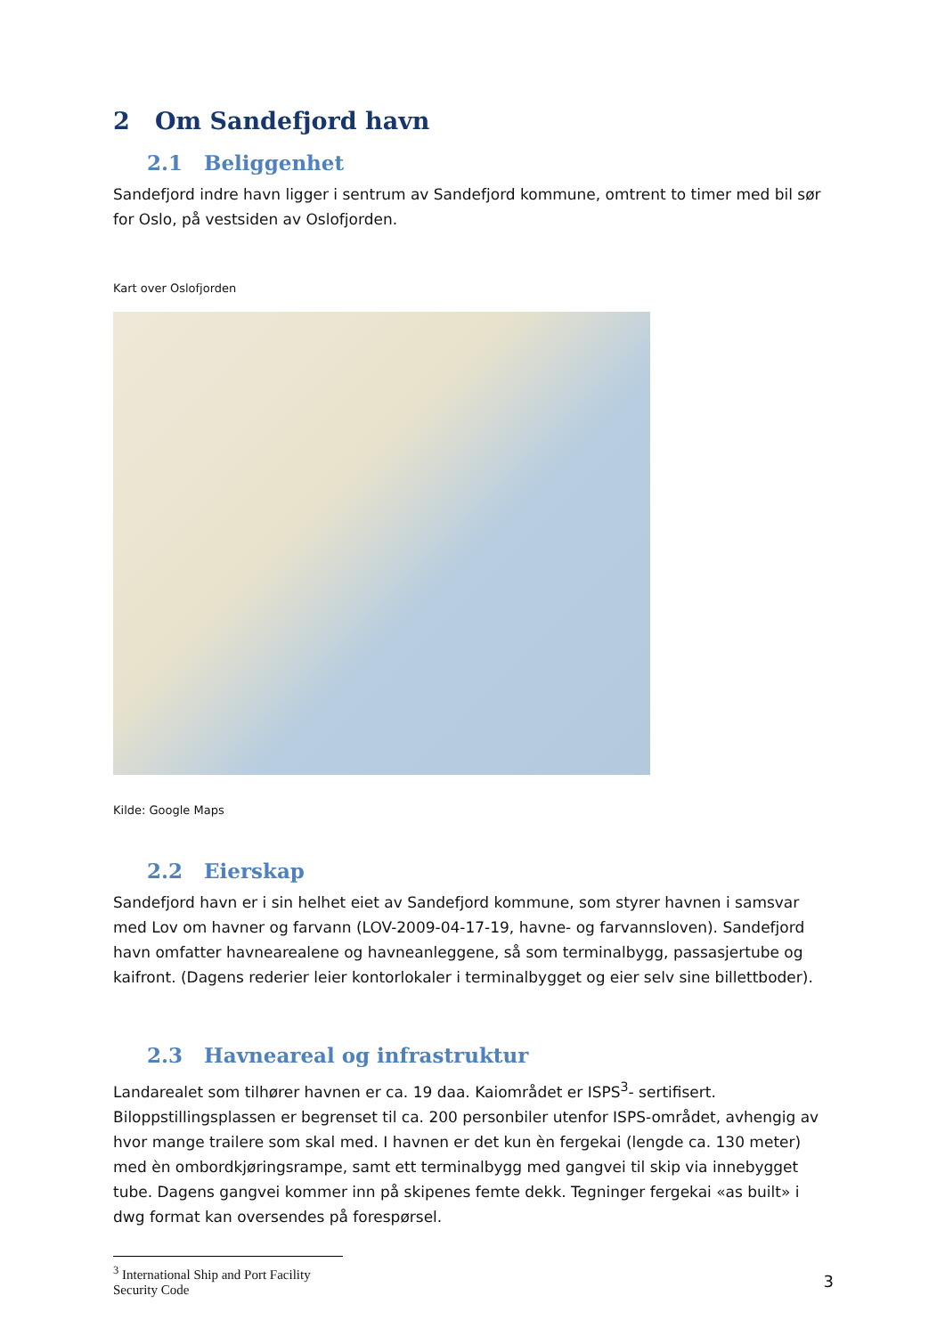2 Om Sandefjord havn
2.1 Beliggenhet
Sandefjord indre havn ligger i sentrum av Sandefjord kommune, omtrent to timer med bil sør for Oslo, på vestsiden av Oslofjorden.
Kart over Oslofjorden
Kilde: Google Maps
2.2 Eierskap
Sandefjord havn er i sin helhet eiet av Sandefjord kommune, som styrer havnen i samsvar med Lov om havner og farvann (LOV-2009-04-17-19, havne- og farvannsloven). Sandefjord havn omfatter havnearealene og havneanleggene, så som terminalbygg, passasjertube og kaifront. (Dagens rederier leier kontorlokaler i terminalbygget og eier selv sine billettboder).
2.3 Havneareal og infrastruktur
Landarealet som tilhører havnen er ca. 19 daa. Kaiområdet er ISPS<sup>3</sup>- sertifisert. Biloppstillingsplassen er begrenset til ca. 200 personbiler utenfor ISPS-området, avhengig av hvor mange trailere som skal med. I havnen er det kun èn fergekai (lengde ca. 130 meter) med èn ombordkjøringsrampe, samt ett terminalbygg med gangvei til skip via innebygget tube. Dagens gangvei kommer inn på skipenes femte dekk. Tegninger fergekai «as built» i dwg format kan oversendes på forespørsel.
<sup>3</sup> International Ship and Port Facility Security Code
3